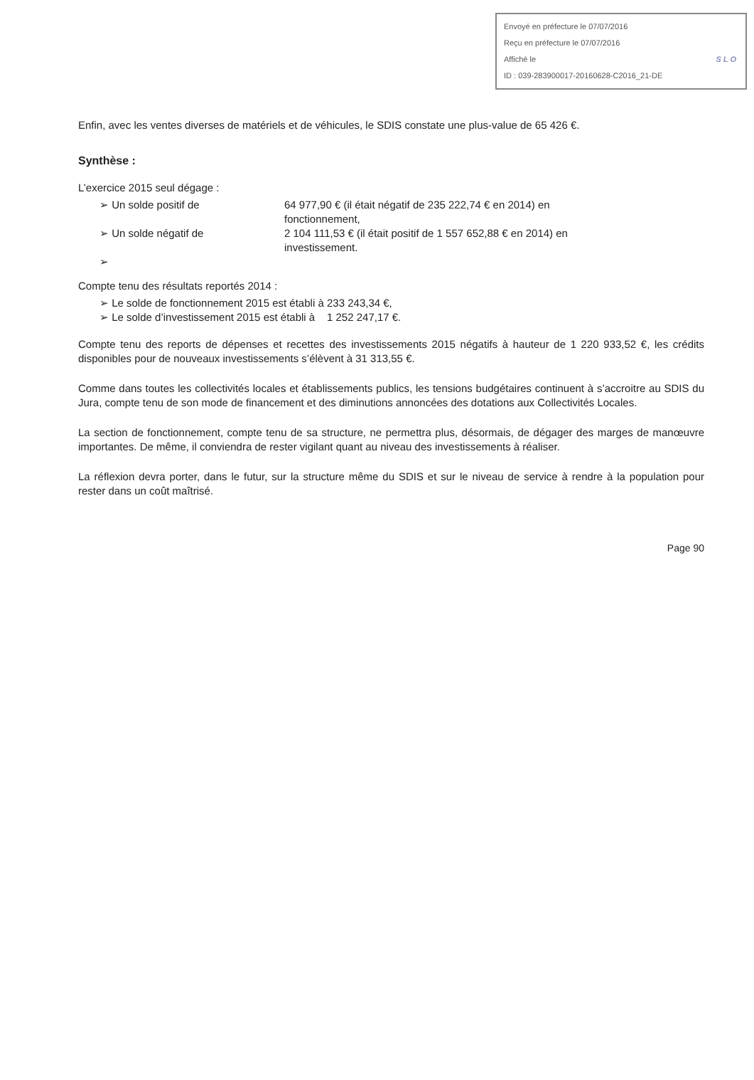Envoyé en préfecture le 07/07/2016
Reçu en préfecture le 07/07/2016
Affiché le SLO
ID : 039-283900017-20160628-C2016_21-DE
Enfin, avec les ventes diverses de matériels et de véhicules, le SDIS constate une plus-value de 65 426 €.
Synthèse :
L’exercice 2015 seul dégage :
➢ Un solde positif de 64 977,90 € (il était négatif de 235 222,74 € en 2014) en fonctionnement,
➢ Un solde négatif de 2 104 111,53 € (il était positif de 1 557 652,88 € en 2014) en investissement.
➢
Compte tenu des résultats reportés 2014 :
➢ Le solde de fonctionnement 2015 est établi à 233 243,34 €,
➢ Le solde d’investissement 2015 est établi à 1 252 247,17 €.
Compte tenu des reports de dépenses et recettes des investissements 2015 négatifs à hauteur de 1 220 933,52 €, les crédits disponibles pour de nouveaux investissements s’élèvent à 31 313,55 €.
Comme dans toutes les collectivités locales et établissements publics, les tensions budgétaires continuent à s’accroitre au SDIS du Jura, compte tenu de son mode de financement et des diminutions annoncées des dotations aux Collectivités Locales.
La section de fonctionnement, compte tenu de sa structure, ne permettra plus, désormais, de dégager des marges de manœuvre importantes. De même, il conviendra de rester vigilant quant au niveau des investissements à réaliser.
La réflexion devra porter, dans le futur, sur la structure même du SDIS et sur le niveau de service à rendre à la population pour rester dans un coût maîtrisé.
Page 90